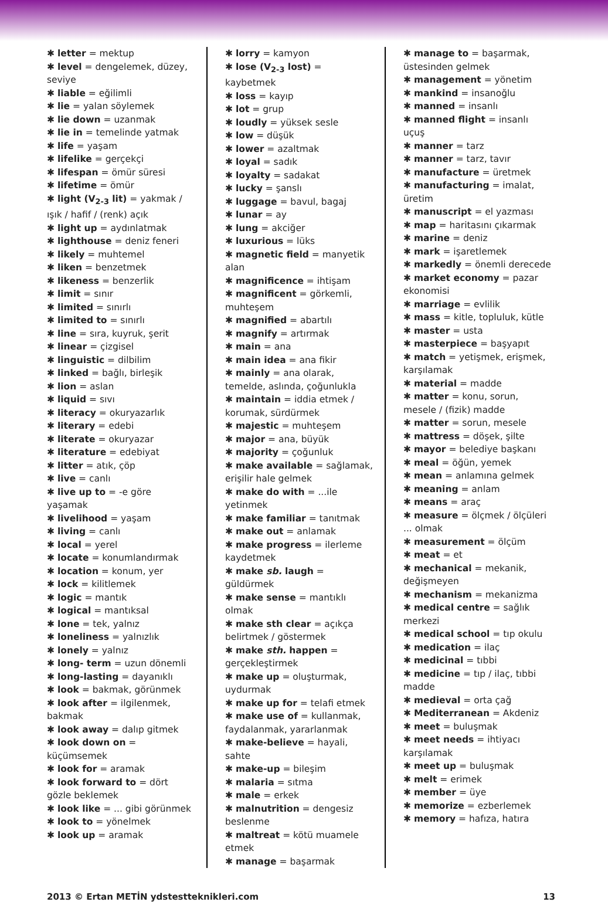✱ letter = mektup
✱ level = dengelemek, düzey, seviye
✱ liable = eğilimli
✱ lie = yalan söylemek
✱ lie down = uzanmak
✱ lie in = temelinde yatmak
✱ life = yaşam
✱ lifelike = gerçekçi
✱ lifespan = ömür süresi
✱ lifetime = ömür
✱ light (V<sub>2-3</sub> lit) = yakmak / ışık / hafif / (renk) açık
✱ light up = aydınlatmak
✱ lighthouse = deniz feneri
✱ likely = muhtemel
✱ liken = benzetmek
✱ likeness = benzerlik
✱ limit = sınır
✱ limited = sınırlı
✱ limited to = sınırlı
✱ line = sıra, kuyruk, şerit
✱ linear = çizgisel
✱ linguistic = dilbilim
✱ linked = bağlı, birleşik
✱ lion = aslan
✱ liquid = sıvı
✱ literacy = okuryazarlık
✱ literary = edebi
✱ literate = okuryazar
✱ literature = edebiyat
✱ litter = atık, çöp
✱ live = canlı
✱ live up to = -e göre yaşamak
✱ livelihood = yaşam
✱ living = canlı
✱ local = yerel
✱ locate = konumlandırmak
✱ location = konum, yer
✱ lock = kilitlemek
✱ logic = mantık
✱ logical = mantıksal
✱ lone = tek, yalnız
✱ loneliness = yalnızlık
✱ lonely = yalnız
✱ long- term = uzun dönemli
✱ long-lasting = dayanıklı
✱ look = bakmak, görünmek
✱ look after = ilgilenmek, bakmak
✱ look away = dalıp gitmek
✱ look down on = küçümsemek
✱ look for = aramak
✱ look forward to = dört gözle beklemek
✱ look like = ... gibi görünmek
✱ look to = yönelmek
✱ look up = aramak
✱ lorry = kamyon
✱ lose (V<sub>2-3</sub> lost) = kaybetmek
✱ loss = kayıp
✱ lot = grup
✱ loudly = yüksek sesle
✱ low = düşük
✱ lower = azaltmak
✱ loyal = sadık
✱ loyalty = sadakat
✱ lucky = şanslı
✱ luggage = bavul, bagaj
✱ lunar = ay
✱ lung = akciğer
✱ luxurious = lüks
✱ magnetic field = manyetik alan
✱ magnificence = ihtişam
✱ magnificent = görkemli, muhteşem
✱ magnified = abartılı
✱ magnify = artırmak
✱ main = ana
✱ main idea = ana fikir
✱ mainly = ana olarak, temelde, aslında, çoğunlukla
✱ maintain = iddia etmek / korumak, sürdürmek
✱ majestic = muhteşem
✱ major = ana, büyük
✱ majority = çoğunluk
✱ make available = sağlamak, erişilir hale gelmek
✱ make do with = ...ile yetinmek
✱ make familiar = tanıtmak
✱ make out = anlamak
✱ make progress = ilerleme kaydetmek
✱ make sb. laugh = güldürmek
✱ make sense = mantıklı olmak
✱ make sth clear = açıkça belirtmek / göstermek
✱ make sth. happen = gerçekleştirmek
✱ make up = oluşturmak, uydurmak
✱ make up for = telafi etmek
✱ make use of = kullanmak, faydalanmak, yararlanmak
✱ make-believe = hayali, sahte
✱ make-up = bileşim
✱ malaria = sıtma
✱ male = erkek
✱ malnutrition = dengesiz beslenme
✱ maltreat = kötü muamele etmek
✱ manage = başarmak
✱ manage to = başarmak, üstesinden gelmek
✱ management = yönetim
✱ mankind = insanoğlu
✱ manned = insanlı
✱ manned flight = insanlı uçuş
✱ manner = tarz
✱ manner = tarz, tavır
✱ manufacture = üretmek
✱ manufacturing = imalat, üretim
✱ manuscript = el yazması
✱ map = haritasını çıkarmak
✱ marine = deniz
✱ mark = işaretlemek
✱ markedly = önemli derecede
✱ market economy = pazar ekonomisi
✱ marriage = evlilik
✱ mass = kitle, topluluk, kütle
✱ master = usta
✱ masterpiece = başyapıt
✱ match = yetişmek, erişmek, karşılamak
✱ material = madde
✱ matter = konu, sorun, mesele / (fizik) madde
✱ matter = sorun, mesele
✱ mattress = döşek, şilte
✱ mayor = belediye başkanı
✱ meal = öğün, yemek
✱ mean = anlamına gelmek
✱ meaning = anlam
✱ means = araç
✱ measure = ölçmek / ölçüleri ... olmak
✱ measurement = ölçüm
✱ meat = et
✱ mechanical = mekanik, değişmeyen
✱ mechanism = mekanizma
✱ medical centre = sağlık merkezi
✱ medical school = tıp okulu
✱ medication = ilaç
✱ medicinal = tıbbi
✱ medicine = tıp / ilaç, tıbbi madde
✱ medieval = orta çağ
✱ Mediterranean = Akdeniz
✱ meet = buluşmak
✱ meet needs = ihtiyacı karşılamak
✱ meet up = buluşmak
✱ melt = erimek
✱ member = üye
✱ memorize = ezberlemek
✱ memory = hafıza, hatıra
2013 © Ertan METİN ydstestteknikleri.com 13